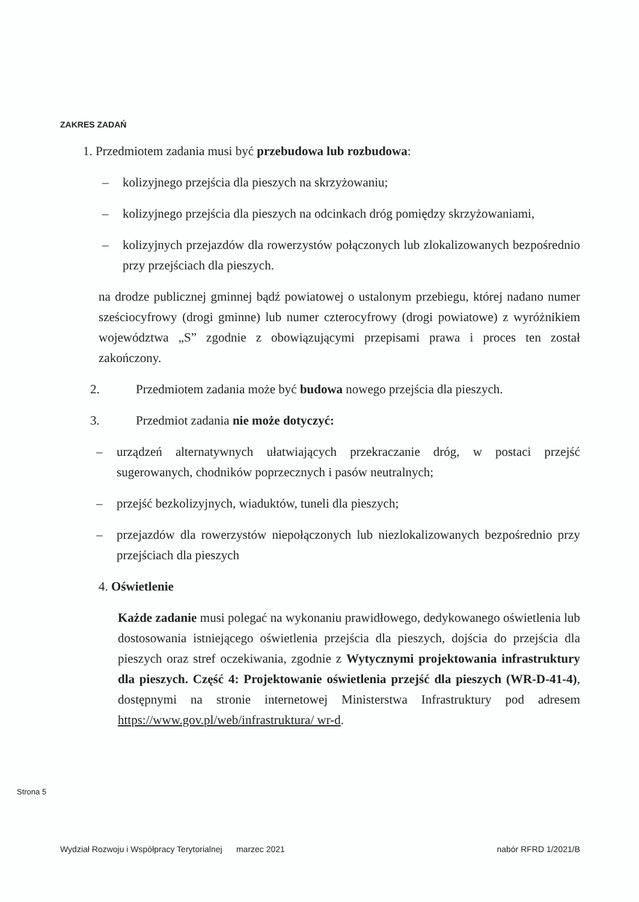ZAKRES ZADAŃ
1. Przedmiotem zadania musi być przebudowa lub rozbudowa:
– kolizyjnego przejścia dla pieszych na skrzyżowaniu;
– kolizyjnego przejścia dla pieszych na odcinkach dróg pomiędzy skrzyżowaniami,
– kolizyjnych przejazdów dla rowerzystów połączonych lub zlokalizowanych bezpośrednio przy przejściach dla pieszych.
na drodze publicznej gminnej bądź powiatowej o ustalonym przebiegu, której nadano numer sześciocyfrowy (drogi gminne) lub numer czterocyfrowy (drogi powiatowe) z wyróżnikiem województwa „S” zgodnie z obowiązującymi przepisami prawa i proces ten został zakończony.
2. Przedmiotem zadania może być budowa nowego przejścia dla pieszych.
3. Przedmiot zadania nie może dotyczyć:
– urządzeń alternatywnych ułatwiających przekraczanie dróg, w postaci przejść sugerowanych, chodników poprzecznych i pasów neutralnych;
– przejść bezkolizyjnych, wiaduktów, tuneli dla pieszych;
– przejazdów dla rowerzystów niepołączonych lub niezlokalizowanych bezpośrednio przy przejściach dla pieszych
4. Oświetlenie
Każde zadanie musi polegać na wykonaniu prawidłowego, dedykowanego oświetlenia lub dostosowania istniejącego oświetlenia przejścia dla pieszych, dojścia do przejścia dla pieszych oraz stref oczekiwania, zgodnie z Wytycznymi projektowania infrastruktury dla pieszych. Część 4: Projektowanie oświetlenia przejść dla pieszych (WR-D-41-4), dostępnymi na stronie internetowej Ministerstwa Infrastruktury pod adresem https://www.gov.pl/web/infrastruktura/ wr-d.
Strona 5
Wydział Rozwoju i Współpracy Terytorialnej marzec 2021 nabór RFRD 1/2021/B